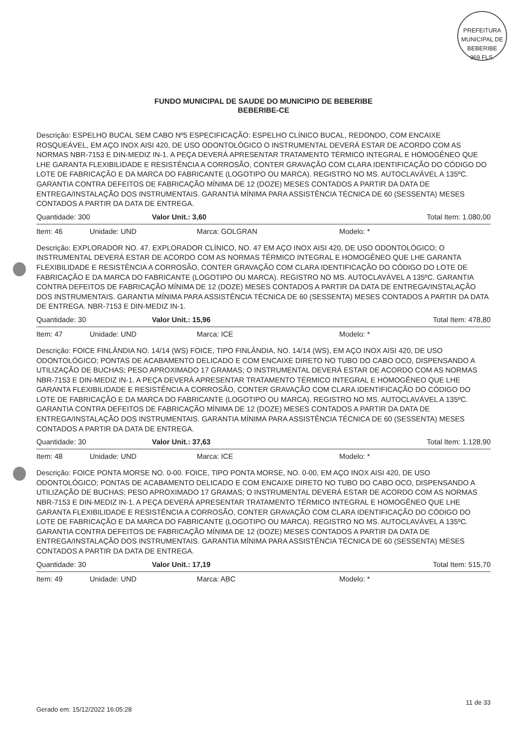PREFEITURA MUNICIPAL DE BEBERIBE
969 FLS.
FUNDO MUNICIPAL DE SAUDE DO MUNICIPIO DE BEBERIBE
BEBERIBE-CE
Descrição: ESPELHO BUCAL SEM CABO Nº5 ESPECIFICAÇÃO: ESPELHO CLÍNICO BUCAL, REDONDO, COM ENCAIXE ROSQUEÁVEL, EM AÇO INOX AISI 420, DE USO ODONTOLÓGICO O INSTRUMENTAL DEVERÁ ESTAR DE ACORDO COM AS NORMAS NBR-7153 E DIN-MEDIZ IN-1. A PEÇA DEVERÁ APRESENTAR TRATAMENTO TÉRMICO INTEGRAL E HOMOGÊNEO QUE LHE GARANTA FLEXIBILIDADE E RESISTÊNCIA A CORROSÃO, CONTER GRAVAÇÃO COM CLARA IDENTIFICAÇÃO DO CÓDIGO DO LOTE DE FABRICAÇÃO E DA MARCA DO FABRICANTE (LOGOTIPO OU MARCA). REGISTRO NO MS. AUTOCLAVÁVEL A 135ºC. GARANTIA CONTRA DEFEITOS DE FABRICAÇÃO MÍNIMA DE 12 (DOZE) MESES CONTADOS A PARTIR DA DATA DE ENTREGA/INSTALAÇÃO DOS INSTRUMENTAIS. GARANTIA MÍNIMA PARA ASSISTÊNCIA TÉCNICA DE 60 (SESSENTA) MESES CONTADOS A PARTIR DA DATA DE ENTREGA.
Quantidade: 300 Valor Unit.: 3,60 Total Item: 1.080,00
Item: 46 Unidade: UND Marca: GOLGRAN Modelo: *
Descrição: EXPLORADOR NO. 47. EXPLORADOR CLÍNICO, NO. 47 EM AÇO INOX AISI 420, DE USO ODONTOLÓGICO; O INSTRUMENTAL DEVERÁ ESTAR DE ACORDO COM AS NORMAS TÉRMICO INTEGRAL E HOMOGÊNEO QUE LHE GARANTA FLEXIBILIDADE E RESISTÊNCIA A CORROSÃO, CONTER GRAVAÇÃO COM CLARA IDENTIFICAÇÃO DO CÓDIGO DO LOTE DE FABRICAÇÃO E DA MARCA DO FABRICANTE (LOGOTIPO OU MARCA). REGISTRO NO MS. AUTOCLAVÁVEL A 135ºC. GARANTIA CONTRA DEFEITOS DE FABRICAÇÃO MÍNIMA DE 12 (DOZE) MESES CONTADOS A PARTIR DA DATA DE ENTREGA/INSTALAÇÃO DOS INSTRUMENTAIS. GARANTIA MÍNIMA PARA ASSISTÊNCIA TÉCNICA DE 60 (SESSENTA) MESES CONTADOS A PARTIR DA DATA DE ENTREGA. NBR-7153 E DIN-MEDIZ IN-1.
Quantidade: 30 Valor Unit.: 15,96 Total Item: 478,80
Item: 47 Unidade: UND Marca: ICE Modelo: *
Descrição: FOICE FINLÂNDIA NO. 14/14 (WS) FOICE, TIPO FINLÂNDIA, NO. 14/14 (WS), EM AÇO INOX AISI 420, DE USO ODONTOLÓGICO; PONTAS DE ACABAMENTO DELICADO E COM ENCAIXE DIRETO NO TUBO DO CABO OCO, DISPENSANDO A UTILIZAÇÃO DE BUCHAS; PESO APROXIMADO 17 GRAMAS; O INSTRUMENTAL DEVERÁ ESTAR DE ACORDO COM AS NORMAS NBR-7153 E DIN-MEDIZ IN-1. A PEÇA DEVERÁ APRESENTAR TRATAMENTO TÉRMICO INTEGRAL E HOMOGÊNEO QUE LHE GARANTA FLEXIBILIDADE E RESISTÊNCIA A CORROSÃO, CONTER GRAVAÇÃO COM CLARA IDENTIFICAÇÃO DO CÓDIGO DO LOTE DE FABRICAÇÃO E DA MARCA DO FABRICANTE (LOGOTIPO OU MARCA). REGISTRO NO MS. AUTOCLAVÁVEL A 135ºC. GARANTIA CONTRA DEFEITOS DE FABRICAÇÃO MÍNIMA DE 12 (DOZE) MESES CONTADOS A PARTIR DA DATA DE ENTREGA/INSTALAÇÃO DOS INSTRUMENTAIS. GARANTIA MÍNIMA PARA ASSISTÊNCIA TÉCNICA DE 60 (SESSENTA) MESES CONTADOS A PARTIR DA DATA DE ENTREGA.
Quantidade: 30 Valor Unit.: 37,63 Total Item: 1.128,90
Item: 48 Unidade: UND Marca: ICE Modelo: *
Descrição: FOICE PONTA MORSE NO. 0-00. FOICE, TIPO PONTA MORSE, NO. 0-00, EM AÇO INOX AISI 420, DE USO ODONTOLÓGICO; PONTAS DE ACABAMENTO DELICADO E COM ENCAIXE DIRETO NO TUBO DO CABO OCO, DISPENSANDO A UTILIZAÇÃO DE BUCHAS; PESO APROXIMADO 17 GRAMAS; O INSTRUMENTAL DEVERÁ ESTAR DE ACORDO COM AS NORMAS NBR-7153 E DIN-MEDIZ IN-1. A PEÇA DEVERÁ APRESENTAR TRATAMENTO TÉRMICO INTEGRAL E HOMOGÊNEO QUE LHE GARANTA FLEXIBILIDADE E RESISTÊNCIA A CORROSÃO, CONTER GRAVAÇÃO COM CLARA IDENTIFICAÇÃO DO CÓDIGO DO LOTE DE FABRICAÇÃO E DA MARCA DO FABRICANTE (LOGOTIPO OU MARCA). REGISTRO NO MS. AUTOCLAVÁVEL A 135ºC. GARANTIA CONTRA DEFEITOS DE FABRICAÇÃO MÍNIMA DE 12 (DOZE) MESES CONTADOS A PARTIR DA DATA DE ENTREGA/INSTALAÇÃO DOS INSTRUMENTAIS. GARANTIA MÍNIMA PARA ASSISTÊNCIA TÉCNICA DE 60 (SESSENTA) MESES CONTADOS A PARTIR DA DATA DE ENTREGA.
Quantidade: 30 Valor Unit.: 17,19 Total Item: 515,70
Item: 49 Unidade: UND Marca: ABC Modelo: *
Gerado em: 15/12/2022 16:05:28 11 de 33